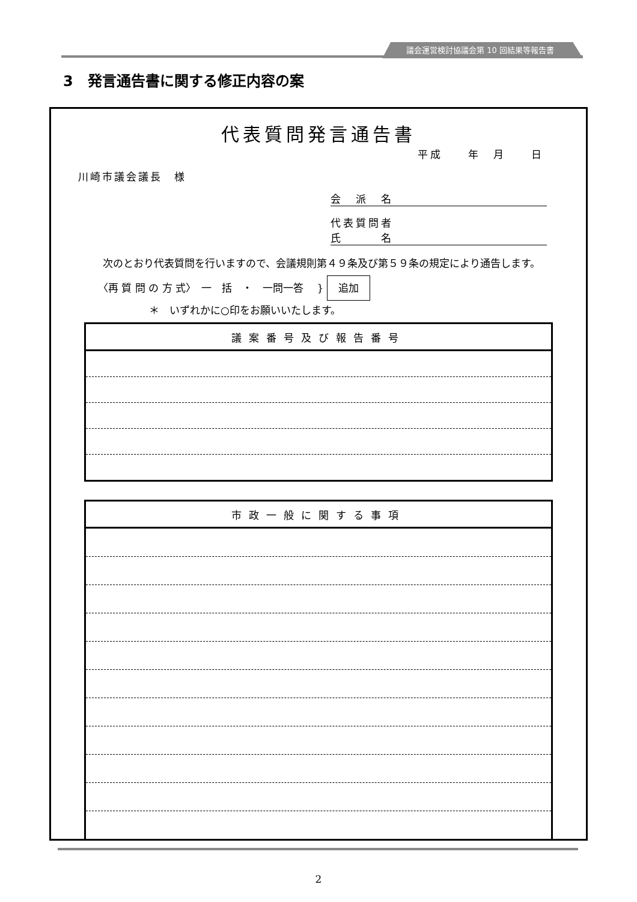議会運営検討協議会第 10 回結果等報告書
3　発言通告書に関する修正内容の案
代表質問発言通告書
平成　　年　月　　日
川崎市議会議長　様
会　派　名
代表質問者
氏　　　名
次のとおり代表質問を行いますので、会議規則第４９条及び第５９条の規定により通告します。
〈再 質 問 の 方 式〉　一　括　・　一問一答　 } 追加
　　　　　＊　いずれかに○印をお願いいたします。
| 議案番号及び報告番号 |
| --- |
| 市政一般に関する事項 |
| --- |
2